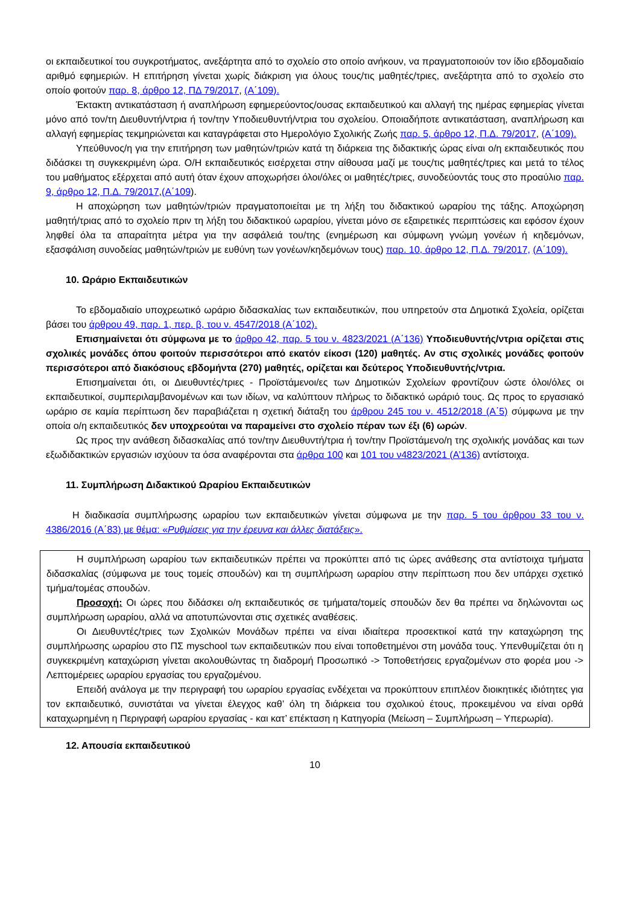οι εκπαιδευτικοί του συγκροτήματος, ανεξάρτητα από το σχολείο στο οποίο ανήκουν, να πραγματοποιούν τον ίδιο εβδομαδιαίο αριθμό εφημεριών. Η επιτήρηση γίνεται χωρίς διάκριση για όλους τους/τις μαθητές/τριες, ανεξάρτητα από το σχολείο στο οποίο φοιτούν παρ. 8, άρθρο 12, ΠΔ 79/2017, (Α΄109).
Έκτακτη αντικατάσταση ή αναπλήρωση εφημερεύοντος/ουσας εκπαιδευτικού και αλλαγή της ημέρας εφημερίας γίνεται μόνο από τον/τη Διευθυντή/ντρια ή τον/την Υποδιευθυντή/ντρια του σχολείου. Οποιαδήποτε αντικατάσταση, αναπλήρωση και αλλαγή εφημερίας τεκμηριώνεται και καταγράφεται στο Ημερολόγιο Σχολικής Ζωής παρ. 5, άρθρο 12, Π.Δ. 79/2017, (Α΄109).
Υπεύθυνος/η για την επιτήρηση των μαθητών/τριών κατά τη διάρκεια της διδακτικής ώρας είναι ο/η εκπαιδευτικός που διδάσκει τη συγκεκριμένη ώρα. Ο/Η εκπαιδευτικός εισέρχεται στην αίθουσα μαζί με τους/τις μαθητές/τριες και μετά το τέλος του μαθήματος εξέρχεται από αυτή όταν έχουν αποχωρήσει όλοι/όλες οι μαθητές/τριες, συνοδεύοντάς τους στο προαύλιο παρ. 9, άρθρο 12, Π.Δ. 79/2017,(Α΄109).
Η αποχώρηση των μαθητών/τριών πραγματοποιείται με τη λήξη του διδακτικού ωραρίου της τάξης. Αποχώρηση μαθητή/τριας από το σχολείο πριν τη λήξη του διδακτικού ωραρίου, γίνεται μόνο σε εξαιρετικές περιπτώσεις και εφόσον έχουν ληφθεί όλα τα απαραίτητα μέτρα για την ασφάλειά του/της (ενημέρωση και σύμφωνη γνώμη γονέων ή κηδεμόνων, εξασφάλιση συνοδείας μαθητών/τριών με ευθύνη των γονέων/κηδεμόνων τους) παρ. 10, άρθρο 12, Π.Δ. 79/2017, (Α΄109).
10. Ωράριο Εκπαιδευτικών
Το εβδομαδιαίο υποχρεωτικό ωράριο διδασκαλίας των εκπαιδευτικών, που υπηρετούν στα Δημοτικά Σχολεία, ορίζεται βάσει του άρθρου 49, παρ. 1, περ. β, του ν. 4547/2018 (Α΄102).
Επισημαίνεται ότι σύμφωνα με το άρθρο 42, παρ. 5 του ν. 4823/2021 (Α΄136) Υποδιευθυντής/ντρια ορίζεται στις σχολικές μονάδες όπου φοιτούν περισσότεροι από εκατόν είκοσι (120) μαθητές. Αν στις σχολικές μονάδες φοιτούν περισσότεροι από διακόσιους εβδομήντα (270) μαθητές, ορίζεται και δεύτερος Υποδιευθυντής/ντρια.
Επισημαίνεται ότι, οι Διευθυντές/τριες - Προϊστάμενοι/ες των Δημοτικών Σχολείων φροντίζουν ώστε όλοι/όλες οι εκπαιδευτικοί, συμπεριλαμβανομένων και των ιδίων, να καλύπτουν πλήρως το διδακτικό ωράριό τους. Ως προς το εργασιακό ωράριο σε καμία περίπτωση δεν παραβιάζεται η σχετική διάταξη του άρθρου 245 του ν. 4512/2018 (Α΄5) σύμφωνα με την οποία ο/η εκπαιδευτικός δεν υποχρεούται να παραμείνει στο σχολείο πέραν των έξι (6) ωρών.
Ως προς την ανάθεση διδασκαλίας από τον/την Διευθυντή/τρια ή τον/την Προϊστάμενο/η της σχολικής μονάδας και των εξωδιδακτικών εργασιών ισχύουν τα όσα αναφέρονται στα άρθρα 100 και 101 του ν4823/2021 (Α’136) αντίστοιχα.
11. Συμπλήρωση Διδακτικού Ωραρίου Εκπαιδευτικών
Η διαδικασία συμπλήρωσης ωραρίου των εκπαιδευτικών γίνεται σύμφωνα με την παρ. 5 του άρθρου 33 του ν. 4386/2016 (Α΄83) με θέμα: «Ρυθμίσεις για την έρευνα και άλλες διατάξεις».
Η συμπλήρωση ωραρίου των εκπαιδευτικών πρέπει να προκύπτει από τις ώρες ανάθεσης στα αντίστοιχα τμήματα διδασκαλίας (σύμφωνα με τους τομείς σπουδών) και τη συμπλήρωση ωραρίου στην περίπτωση που δεν υπάρχει σχετικό τμήμα/τομέας σπουδών.
Προσοχή: Οι ώρες που διδάσκει ο/η εκπαιδευτικός σε τμήματα/τομείς σπουδών δεν θα πρέπει να δηλώνονται ως συμπλήρωση ωραρίου, αλλά να αποτυπώνονται στις σχετικές αναθέσεις.
Οι Διευθυντές/τριες των Σχολικών Μονάδων πρέπει να είναι ιδιαίτερα προσεκτικοί κατά την καταχώρηση της συμπλήρωσης ωραρίου στο ΠΣ myschool των εκπαιδευτικών που είναι τοποθετημένοι στη μονάδα τους. Υπενθυμίζεται ότι η συγκεκριμένη καταχώριση γίνεται ακολουθώντας τη διαδρομή Προσωπικό -> Τοποθετήσεις εργαζομένων στο φορέα μου -> Λεπτομέρειες ωραρίου εργασίας του εργαζομένου.
Επειδή ανάλογα με την περιγραφή του ωραρίου εργασίας ενδέχεται να προκύπτουν επιπλέον διοικητικές ιδιότητες για τον εκπαιδευτικό, συνιστάται να γίνεται έλεγχος καθ’ όλη τη διάρκεια του σχολικού έτους, προκειμένου να είναι ορθά καταχωρημένη η Περιγραφή ωραρίου εργασίας - και κατ’ επέκταση η Κατηγορία (Μείωση – Συμπλήρωση – Υπερωρία).
12. Απουσία εκπαιδευτικού
10